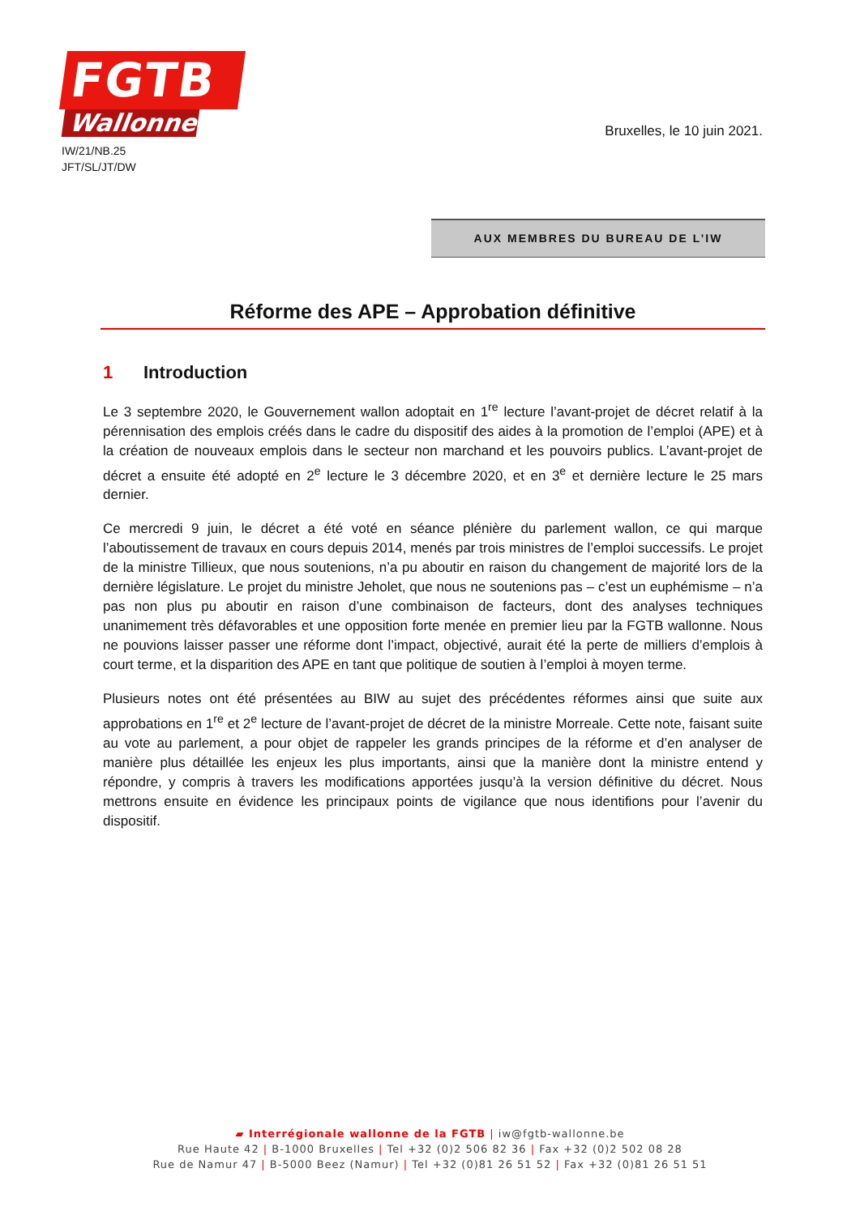FGTB
Wallonne
IW/21/NB.25
JFT/SL/JT/DW
Bruxelles, le 10 juin 2021.
AUX MEMBRES DU BUREAU DE L’IW
Réforme des APE – Approbation définitive
1 Introduction
Le 3 septembre 2020, le Gouvernement wallon adoptait en 1<sup>re</sup> lecture l’avant-projet de décret relatif à la pérennisation des emplois créés dans le cadre du dispositif des aides à la promotion de l’emploi (APE) et à la création de nouveaux emplois dans le secteur non marchand et les pouvoirs publics. L’avant-projet de décret a ensuite été adopté en 2<sup>e</sup> lecture le 3 décembre 2020, et en 3<sup>e</sup> et dernière lecture le 25 mars dernier.
Ce mercredi 9 juin, le décret a été voté en séance plénière du parlement wallon, ce qui marque l’aboutissement de travaux en cours depuis 2014, menés par trois ministres de l’emploi successifs. Le projet de la ministre Tillieux, que nous soutenions, n’a pu aboutir en raison du changement de majorité lors de la dernière législature. Le projet du ministre Jeholet, que nous ne soutenions pas – c’est un euphémisme – n’a pas non plus pu aboutir en raison d’une combinaison de facteurs, dont des analyses techniques unanimement très défavorables et une opposition forte menée en premier lieu par la FGTB wallonne. Nous ne pouvions laisser passer une réforme dont l’impact, objectivé, aurait été la perte de milliers d’emplois à court terme, et la disparition des APE en tant que politique de soutien à l’emploi à moyen terme.
Plusieurs notes ont été présentées au BIW au sujet des précédentes réformes ainsi que suite aux approbations en 1<sup>re</sup> et 2<sup>e</sup> lecture de l’avant-projet de décret de la ministre Morreale. Cette note, faisant suite au vote au parlement, a pour objet de rappeler les grands principes de la réforme et d’en analyser de manière plus détaillée les enjeux les plus importants, ainsi que la manière dont la ministre entend y répondre, y compris à travers les modifications apportées jusqu’à la version définitive du décret. Nous mettrons ensuite en évidence les principaux points de vigilance que nous identifions pour l’avenir du dispositif.
▰ Interrégionale wallonne de la FGTB | iw@fgtb-wallonne.be
Rue Haute 42 | B-1000 Bruxelles | Tel +32 (0)2 506 82 36 | Fax +32 (0)2 502 08 28
Rue de Namur 47 | B-5000 Beez (Namur) | Tel +32 (0)81 26 51 52 | Fax +32 (0)81 26 51 51